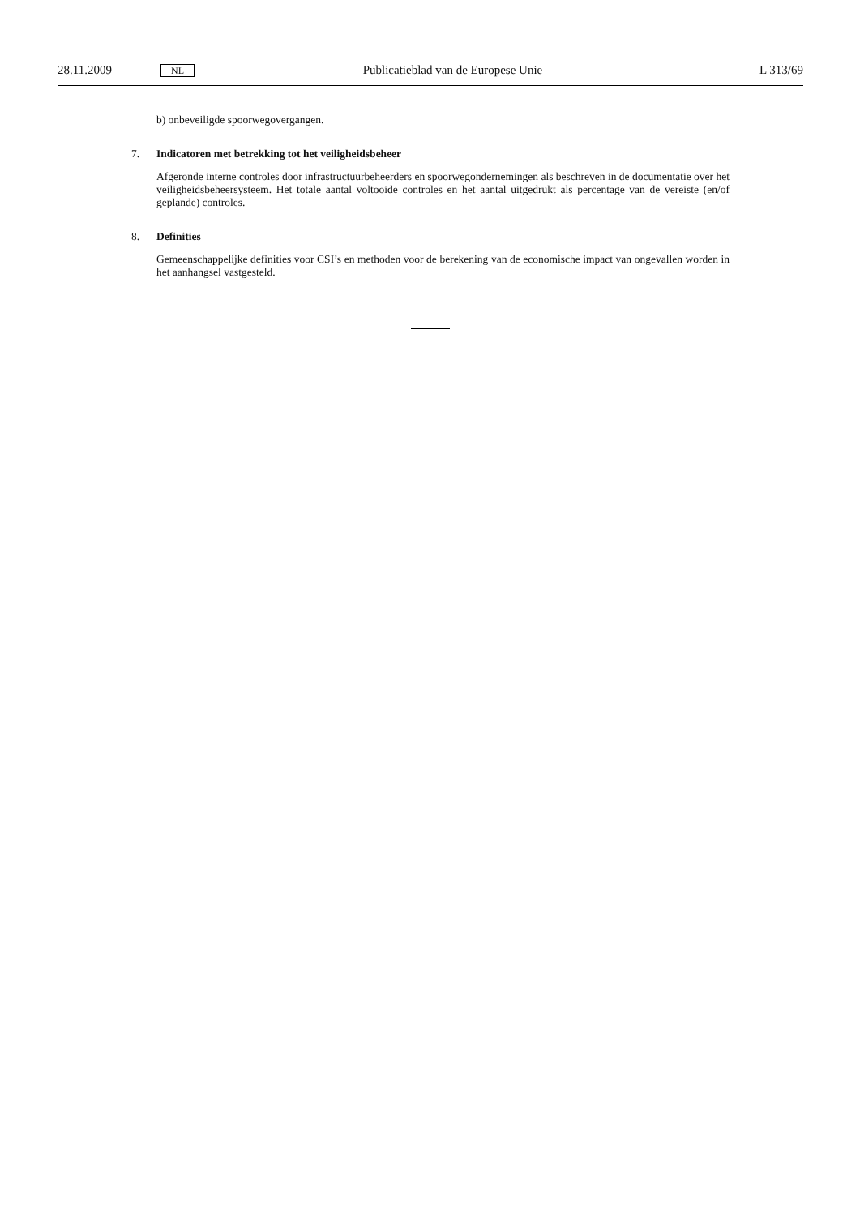28.11.2009 NL Publicatieblad van de Europese Unie L 313/69
b) onbeveiligde spoorwegovergangen.
7. Indicatoren met betrekking tot het veiligheidsbeheer
Afgeronde interne controles door infrastructuurbeheerders en spoorwegondernemingen als beschreven in de documentatie over het veiligheidsbeheersysteem. Het totale aantal voltooide controles en het aantal uitgedrukt als percentage van de vereiste (en/of geplande) controles.
8. Definities
Gemeenschappelijke definities voor CSI’s en methoden voor de berekening van de economische impact van ongevallen worden in het aanhangsel vastgesteld.